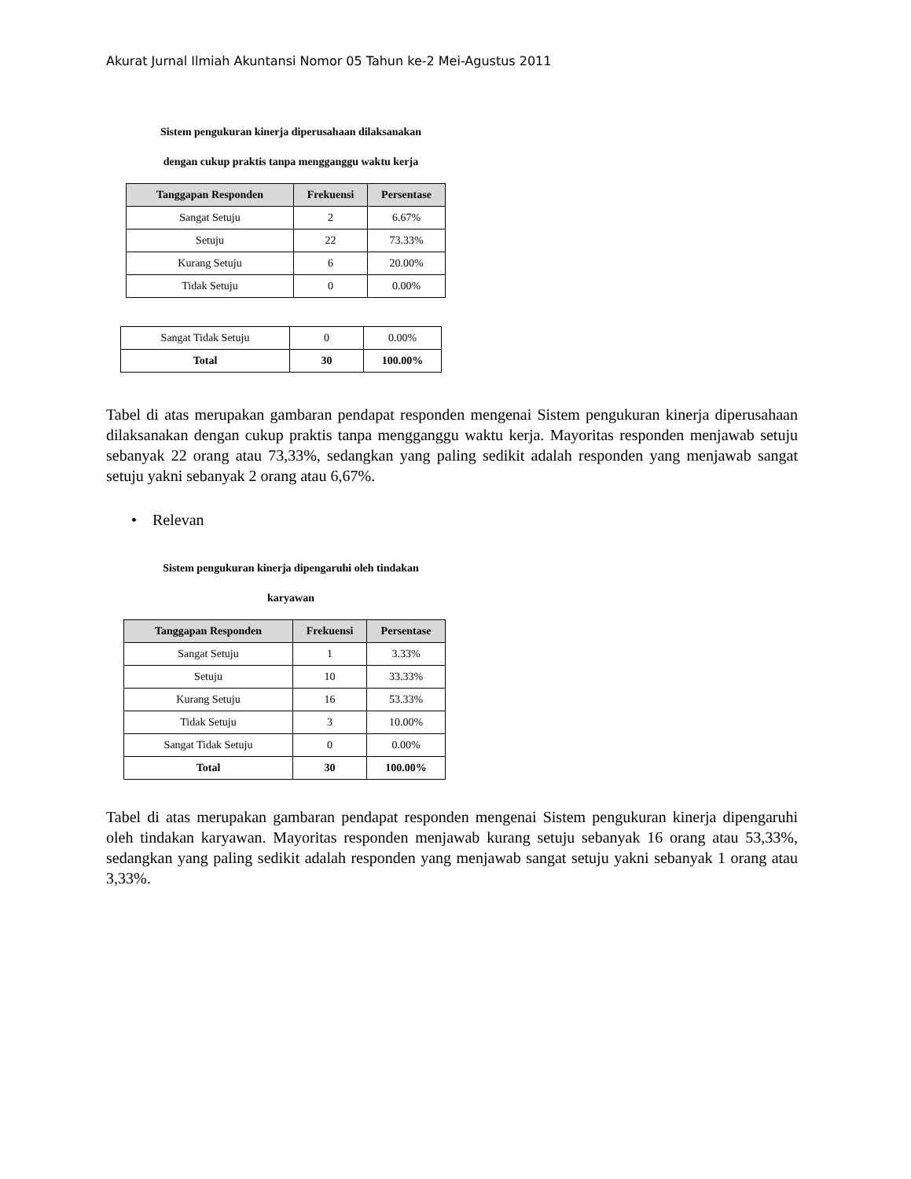Akurat Jurnal Ilmiah Akuntansi Nomor 05 Tahun ke-2 Mei-Agustus 2011
Sistem pengukuran kinerja diperusahaan dilaksanakan
dengan cukup praktis tanpa mengganggu waktu kerja
| Tanggapan Responden | Frekuensi | Persentase |
| --- | --- | --- |
| Sangat Setuju | 2 | 6.67% |
| Setuju | 22 | 73.33% |
| Kurang Setuju | 6 | 20.00% |
| Tidak Setuju | 0 | 0.00% |
| Sangat Tidak Setuju | 0 | 0.00% |
| Total | 30 | 100.00% |
Tabel di atas merupakan gambaran pendapat responden mengenai Sistem pengukuran kinerja diperusahaan dilaksanakan dengan cukup praktis tanpa mengganggu waktu kerja. Mayoritas responden menjawab setuju sebanyak 22 orang atau 73,33%, sedangkan yang paling sedikit adalah responden yang menjawab sangat setuju yakni sebanyak 2 orang atau 6,67%.
• Relevan
Sistem pengukuran kinerja dipengaruhi oleh tindakan
karyawan
| Tanggapan Responden | Frekuensi | Persentase |
| --- | --- | --- |
| Sangat Setuju | 1 | 3.33% |
| Setuju | 10 | 33.33% |
| Kurang Setuju | 16 | 53.33% |
| Tidak Setuju | 3 | 10.00% |
| Sangat Tidak Setuju | 0 | 0.00% |
| Total | 30 | 100.00% |
Tabel di atas merupakan gambaran pendapat responden mengenai Sistem pengukuran kinerja dipengaruhi oleh tindakan karyawan. Mayoritas responden menjawab kurang setuju sebanyak 16 orang atau 53,33%, sedangkan yang paling sedikit adalah responden yang menjawab sangat setuju yakni sebanyak 1 orang atau 3,33%.